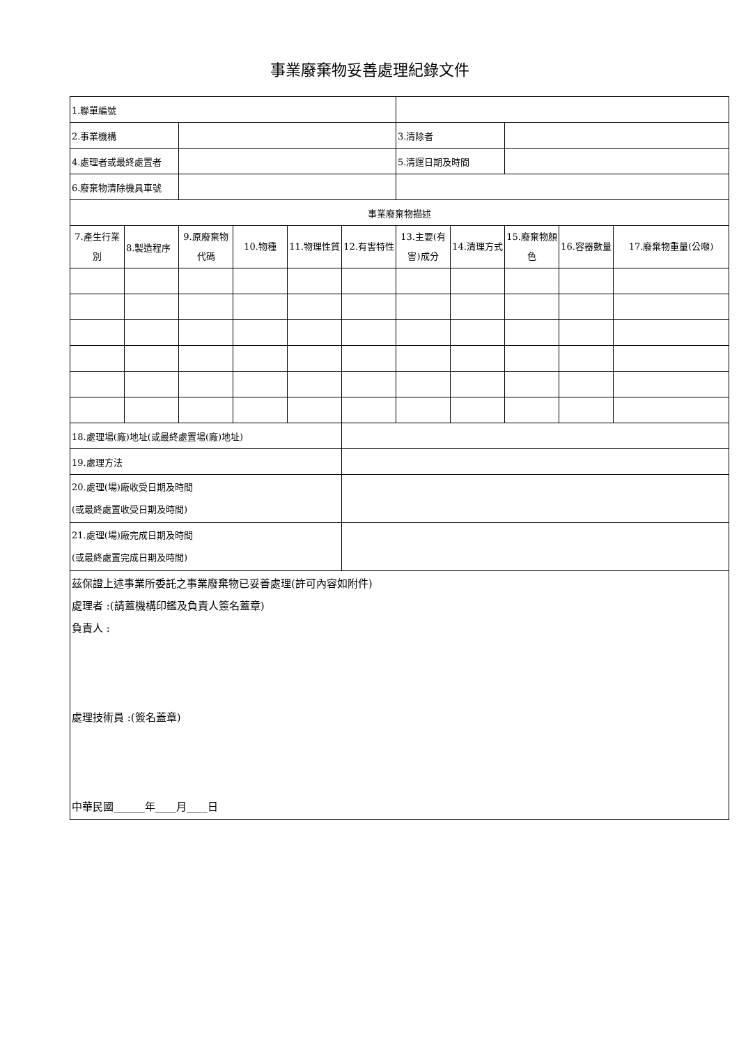事業廢棄物妥善處理紀錄文件
| 1.聯單編號 | | | | | | | | | | |
| 2.事業機構 | | | | | | 3.清除者 | | | | |
| 4.處理者或最終處置者 | | | | | | 5.清運日期及時間 | | | | |
| 6.廢棄物清除機具車號 | | | | | | | | | | |
| 事業廢棄物描述 | | | | | | | | | | |
| 7.產生行業別 | 8.製造程序 | 9.原廢棄物代碼 | 10.物種 | 11.物理性質 | 12.有害特性 | 13.主要(有害)成分 | 14.清理方式 | 15.廢棄物顏色 | 16.容器數量 | 17.廢棄物重量(公噸) |
| 18.處理場(廠)地址(或最終處置場(廠)地址) | | | | | | | | | | |
| 19.處理方法 | | | | | | | | | | |
| 20.處理(場)廠收受日期及時間 (或最終處置收受日期及時間) | | | | | | | | | | |
| 21.處理(場)廠完成日期及時間 (或最終處置完成日期及時間) | | | | | | | | | | |
| 茲保證上述事業所委託之事業廢棄物已妥善處理(許可內容如附件) 處理者 :(請蓋機構印鑑及負責人簽名蓋章) 負責人 : 處理技術員 :(簽名蓋章) 中華民國______年____月____日 | | | | | | | | | | |